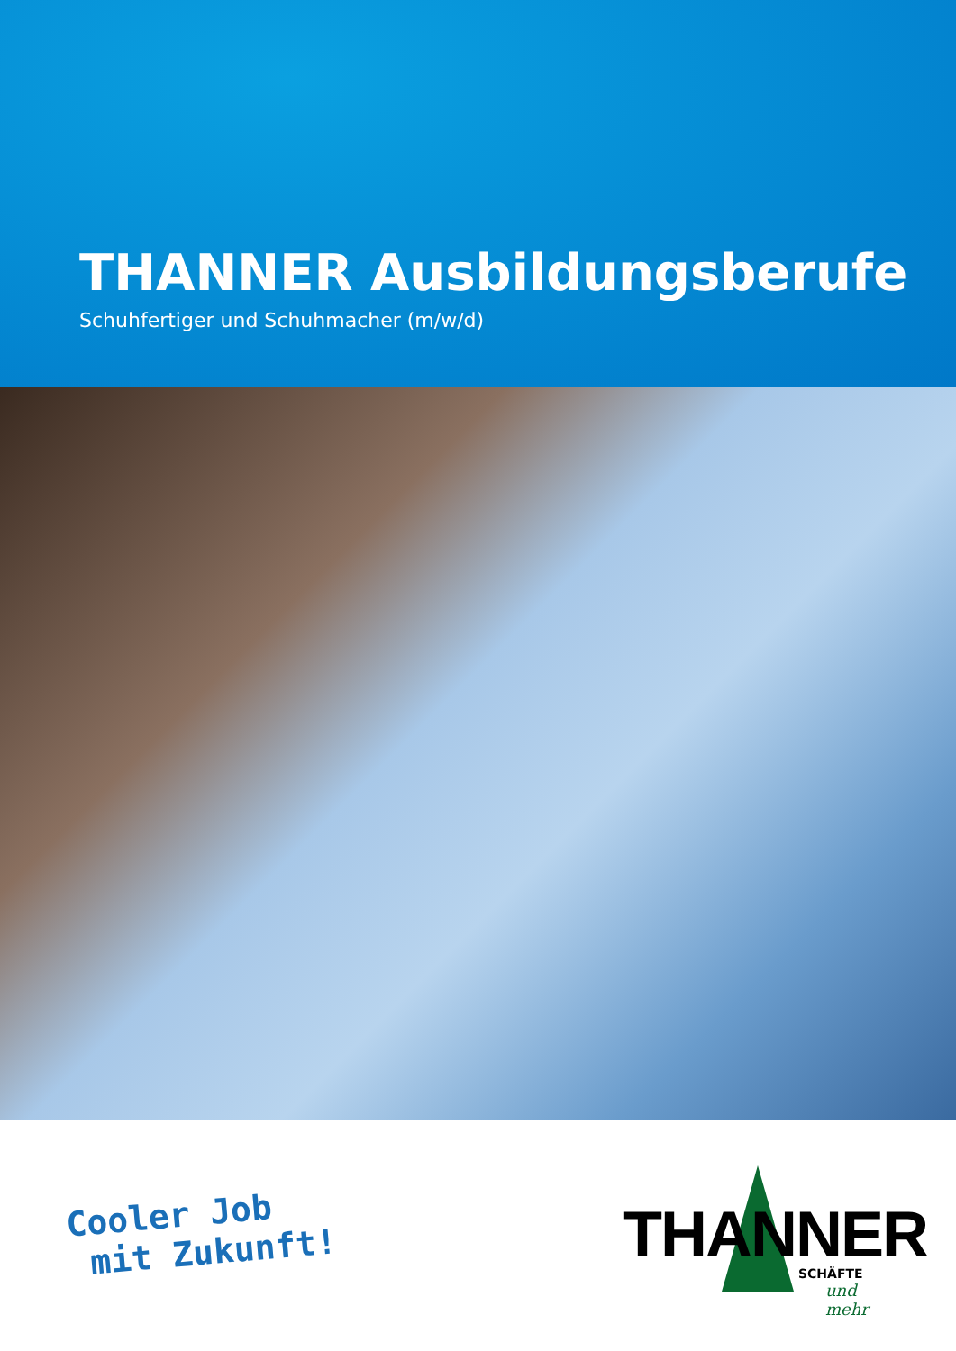THANNER Ausbildungsberufe
Schuhfertiger und Schuhmacher (m/w/d)
Cooler Job
mit Zukunft!
THANNER
SCHÄFTE
und mehr